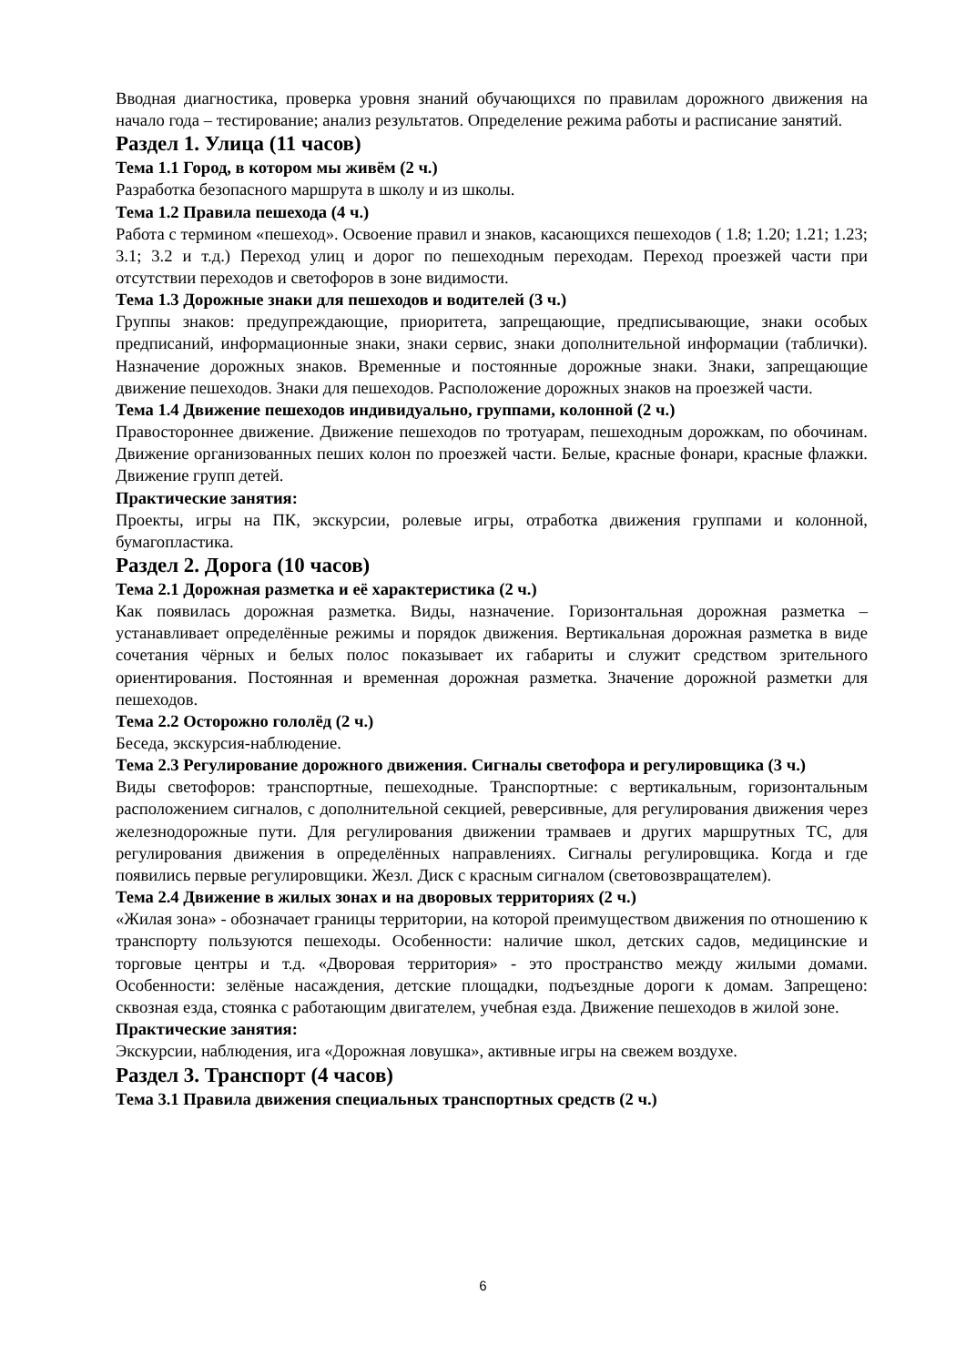Вводная диагностика, проверка уровня знаний обучающихся по правилам дорожного движения на начало года – тестирование; анализ результатов. Определение режима работы и расписание занятий.
Раздел 1. Улица (11 часов)
Тема 1.1 Город, в котором мы живём (2 ч.)
Разработка безопасного маршрута в школу и из школы.
Тема 1.2 Правила пешехода (4 ч.)
Работа с термином «пешеход». Освоение правил и знаков, касающихся пешеходов ( 1.8; 1.20; 1.21; 1.23; 3.1; 3.2 и т.д.) Переход улиц и дорог по пешеходным переходам. Переход проезжей части при отсутствии переходов и светофоров в зоне видимости.
Тема 1.3 Дорожные знаки для пешеходов и водителей (3 ч.)
Группы знаков: предупреждающие, приоритета, запрещающие, предписывающие, знаки особых предписаний, информационные знаки, знаки сервис, знаки дополнительной информации (таблички). Назначение дорожных знаков. Временные и постоянные дорожные знаки. Знаки, запрещающие движение пешеходов. Знаки для пешеходов. Расположение дорожных знаков на проезжей части.
Тема 1.4 Движение пешеходов индивидуально, группами, колонной (2 ч.)
Правостороннее движение. Движение пешеходов по тротуарам, пешеходным дорожкам, по обочинам. Движение организованных пеших колон по проезжей части. Белые, красные фонари, красные флажки. Движение групп детей.
Практические занятия:
Проекты, игры на ПК, экскурсии, ролевые игры, отработка движения группами и колонной, бумагопластика.
Раздел 2. Дорога (10 часов)
Тема 2.1 Дорожная разметка и её характеристика (2 ч.)
Как появилась дорожная разметка. Виды, назначение. Горизонтальная дорожная разметка – устанавливает определённые режимы и порядок движения. Вертикальная дорожная разметка в виде сочетания чёрных и белых полос показывает их габариты и служит средством зрительного ориентирования. Постоянная и временная дорожная разметка. Значение дорожной разметки для пешеходов.
Тема 2.2 Осторожно гололёд (2 ч.)
Беседа, экскурсия-наблюдение.
Тема 2.3 Регулирование дорожного движения. Сигналы светофора и регулировщика (3 ч.)
Виды светофоров: транспортные, пешеходные. Транспортные: с вертикальным, горизонтальным расположением сигналов, с дополнительной секцией, реверсивные, для регулирования движения через железнодорожные пути. Для регулирования движении трамваев и других маршрутных ТС, для регулирования движения в определённых направлениях. Сигналы регулировщика. Когда и где появились первые регулировщики. Жезл. Диск с красным сигналом (световозвращателем).
Тема 2.4 Движение в жилых зонах и на дворовых территориях (2 ч.)
«Жилая зона» - обозначает границы территории, на которой преимуществом движения по отношению к транспорту пользуются пешеходы. Особенности: наличие школ, детских садов, медицинские и торговые центры и т.д. «Дворовая территория» - это пространство между жилыми домами. Особенности: зелёные насаждения, детские площадки, подъездные дороги к домам. Запрещено: сквозная езда, стоянка с работающим двигателем, учебная езда. Движение пешеходов в жилой зоне.
Практические занятия:
Экскурсии, наблюдения, ига «Дорожная ловушка», активные игры на свежем воздухе.
Раздел 3. Транспорт (4 часов)
Тема 3.1 Правила движения специальных транспортных средств (2 ч.)
6